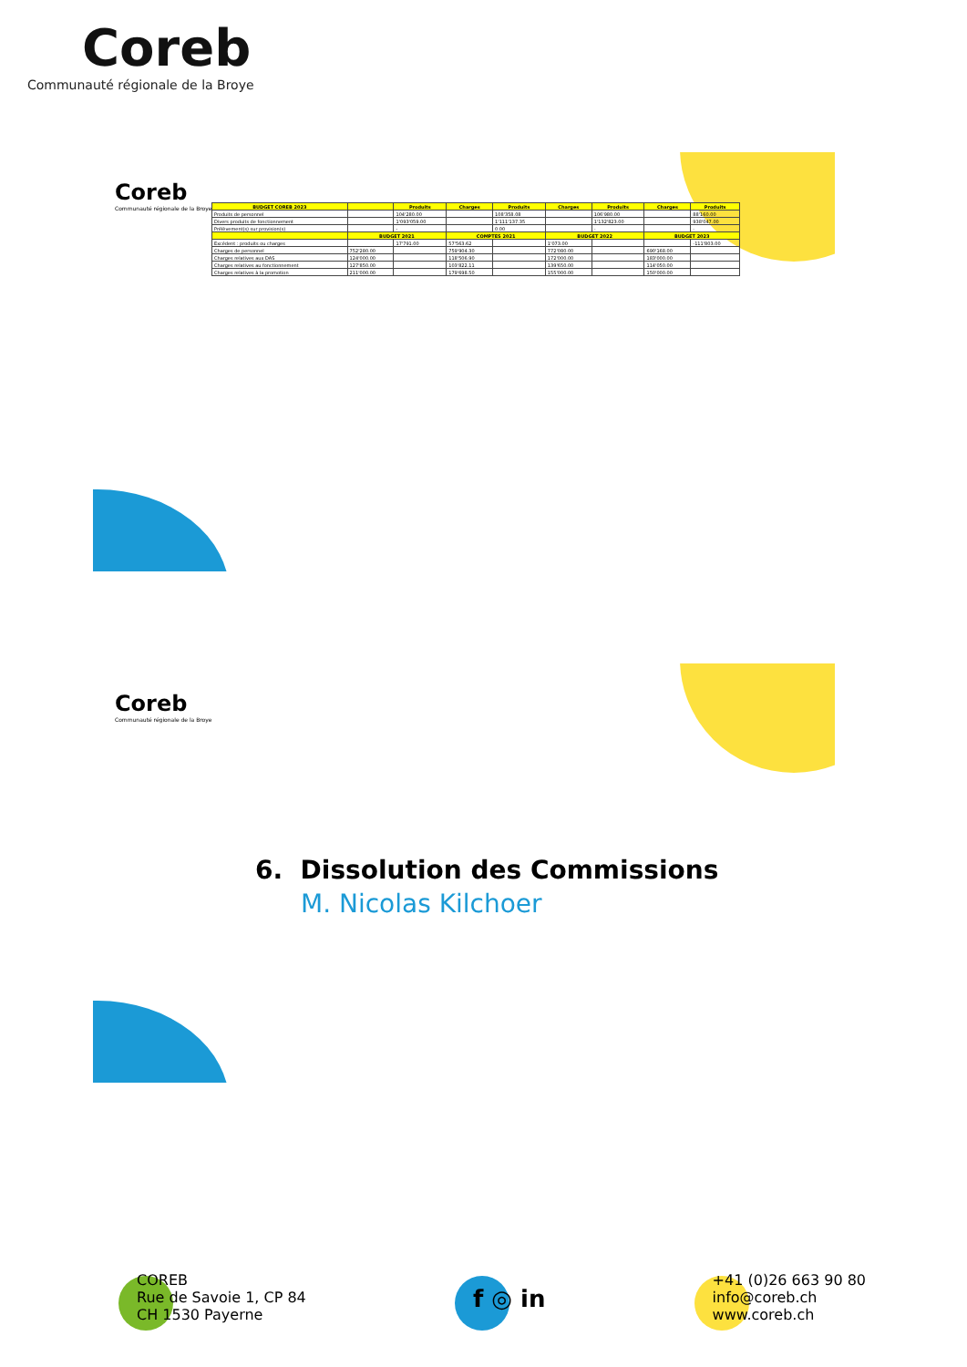Coreb
Communauté régionale de la Broye
Coreb
Communauté régionale de la Broye
| BUDGET COREB 2023 | | Produits | Charges | Produits | Charges | Produits | Charges | Produits |
| --- | --- | --- | --- | --- | --- | --- | --- | --- |
| Produits de personnel | | 104'280.00 | | 108'358.08 | | 106'980.00 | | 88'160.00 |
| Divers produits de fonctionnement | | 1'093'059.00 | | 1'111'137.35 | | 1'132'823.00 | | 938'047.00 |
| Prélèvement(s) sur provision(s) | | - | | 0.00 | | - | | - |
| | BUDGET 2021 | | COMPTES 2021 | | BUDGET 2022 | | BUDGET 2023 | |
| Excédent : produits ou charges | | 17'791.00 | 57'563.62 | | 1'073.00 | | | -111'803.00 |
| Charges de personnel | 752'280.00 | | 759'904.30 | | 772'080.00 | | 690'168.00 | |
| Charges relatives aux DAS | 124'000.00 | | 118'506.90 | | 172'000.00 | | 183'000.00 | |
| Charges relatives au fonctionnement | 127'850.00 | | 103'822.11 | | 139'650.00 | | 114'050.00 | |
| Charges relatives à la promotion | 211'000.00 | | 179'698.50 | | 155'000.00 | | 150'000.00 | |
Coreb
Communauté régionale de la Broye
6. Dissolution des Commissions
M. Nicolas Kilchoer
COREB
Rue de Savoie 1, CP 84
CH 1530 Payerne
f ◎ in
+41 (0)26 663 90 80
info@coreb.ch
www.coreb.ch